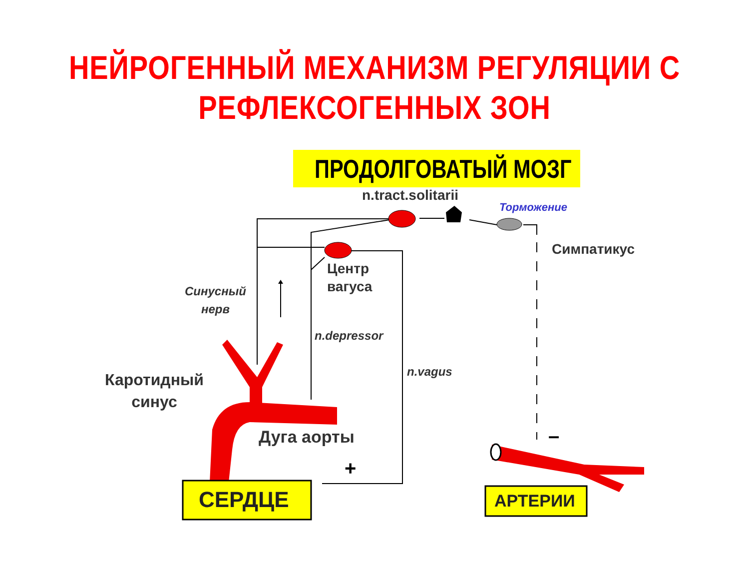НЕЙРОГЕННЫЙ МЕХАНИЗМ РЕГУЛЯЦИИ С
РЕФЛЕКСОГЕННЫХ ЗОН
ПРОДОЛГОВАТЫЙ МОЗГ
n.tract.solitarii
Торможение
Симпатикус
Центр
вагуса
Синусный
нерв
n.depressor
n.vagus
Каротидный
синус
Дуга аорты
+
–
СЕРДЦЕ АРТЕРИИ